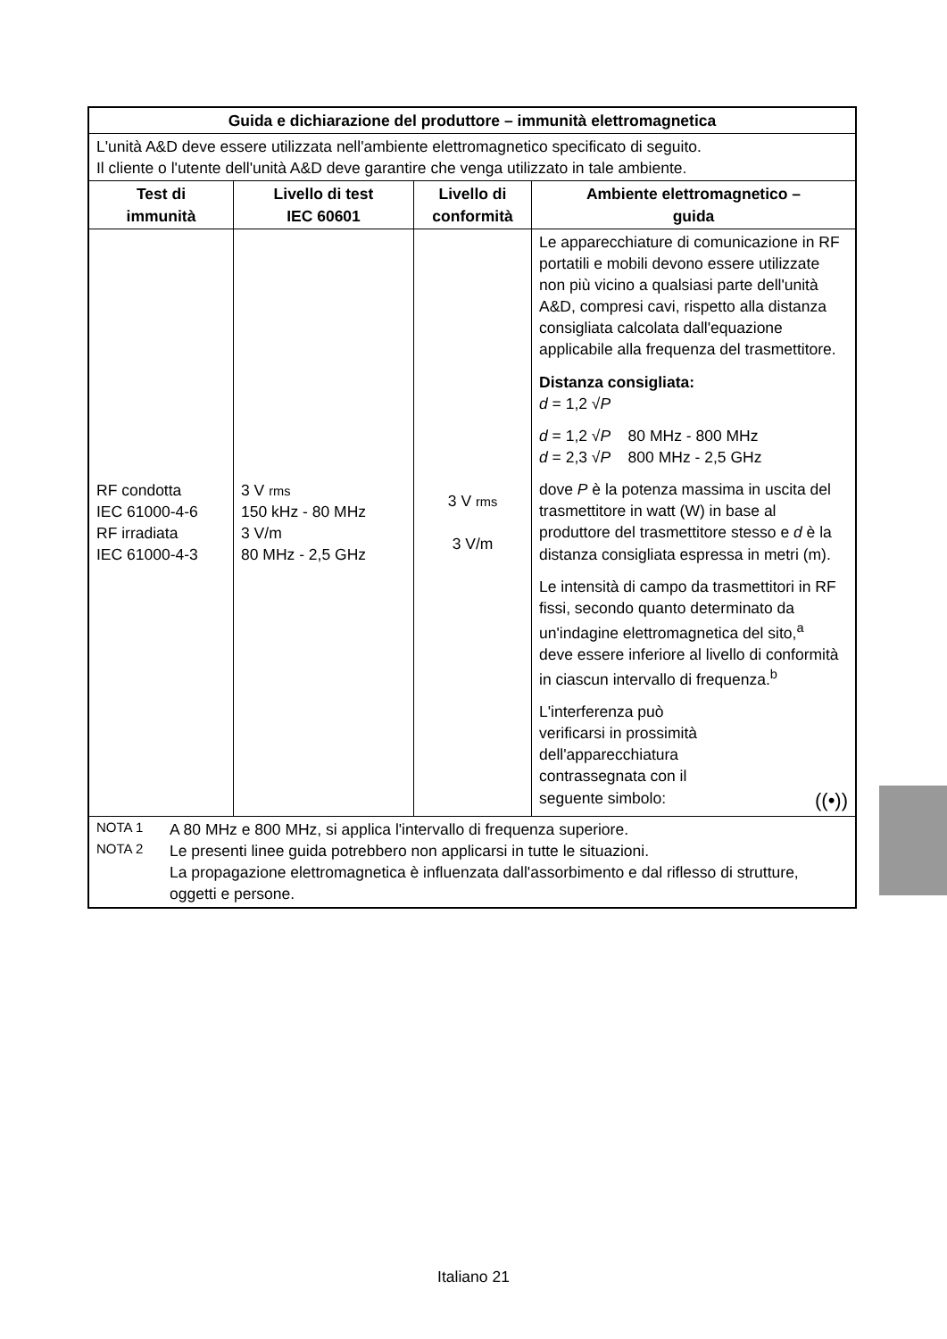| Guida e dichiarazione del produttore – immunità elettromagnetica | | | |
| --- | --- | --- | --- |
| L'unità A&D deve essere utilizzata nell'ambiente elettromagnetico specificato di seguito. Il cliente o l'utente dell'unità A&D deve garantire che venga utilizzato in tale ambiente. | | | |
| Test di immunità | Livello di test IEC 60601 | Livello di conformità | Ambiente elettromagnetico – guida |
| RF condotta IEC 61000-4-6 RF irradiata IEC 61000-4-3 | 3 V rms 150 kHz - 80 MHz 3 V/m 80 MHz - 2,5 GHz | 3 V rms 3 V/m | Le apparecchiature di comunicazione in RF portatili e mobili devono essere utilizzate non più vicino a qualsiasi parte dell'unità A&D, compresi cavi, rispetto alla distanza consigliata calcolata dall'equazione applicabile alla frequenza del trasmettitore. Distanza consigliata: d = 1,2 √ P d = 1,2 √ P 80 MHz - 800 MHz d = 2,3 √ P 800 MHz - 2,5 GHz dove P è la potenza massima in uscita del trasmettitore in watt (W) in base al produttore del trasmettitore stesso e d è la distanza consigliata espressa in metri (m). Le intensità di campo da trasmettitori in RF fissi, secondo quanto determinato da un'indagine elettromagnetica del sito,<sup>a</sup> deve essere inferiore al livello di conformità in ciascun intervallo di frequenza.<sup>b</sup> L'interferenza può verificarsi in prossimità dell'apparecchiatura contrassegnata con il seguente simbolo: ((•)) |
| NOTA 1 A 80 MHz e 800 MHz, si applica l'intervallo di frequenza superiore. NOTA 2 Le presenti linee guida potrebbero non applicarsi in tutte le situazioni. La propagazione elettromagnetica è influenzata dall'assorbimento e dal riflesso di strutture, oggetti e persone. | | | |
Italiano 21